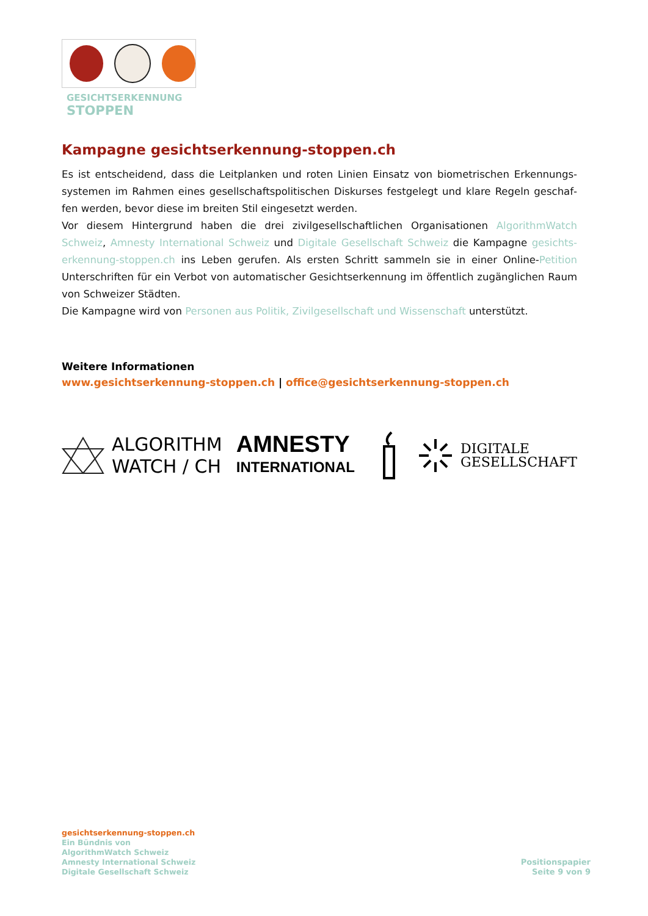GESICHTSERKENNUNG
STOPPEN
Kampagne gesichtserkennung-stoppen.ch
Es ist entscheidend, dass die Leitplanken und roten Linien Einsatz von biometrischen Erkennungs­systemen im Rahmen eines gesellschaftspolitischen Diskurses festgelegt und klare Regeln geschaf­fen werden, bevor diese im breiten Stil eingesetzt werden.
Vor diesem Hintergrund haben die drei zivilgesellschaftlichen Organisationen AlgorithmWatch Schweiz, Amnesty International Schweiz und Digitale Gesellschaft Schweiz die Kampagne gesichts­erkennung-stoppen.ch ins Leben gerufen. Als ersten Schritt sammeln sie in einer Online-Petition Unterschriften für ein Verbot von automatischer Gesichtserkennung im öffentlich zugänglichen Raum von Schweizer Städten.
Die Kampagne wird von Personen aus Politik, Zivilgesellschaft und Wissenschaft unterstützt.
Weitere Informationen
www.gesichtserkennung-stoppen.ch | office@gesichtserkennung-stoppen.ch
ALGORITHM
WATCH / CH
AMNESTY
INTERNATIONAL
DIGITALE
GESELLSCHAFT
gesichtserkennung-stoppen.ch
Ein Bündnis von
AlgorithmWatch Schweiz
Amnesty International Schweiz
Digitale Gesellschaft Schweiz
Positionspapier
Seite 9 von 9